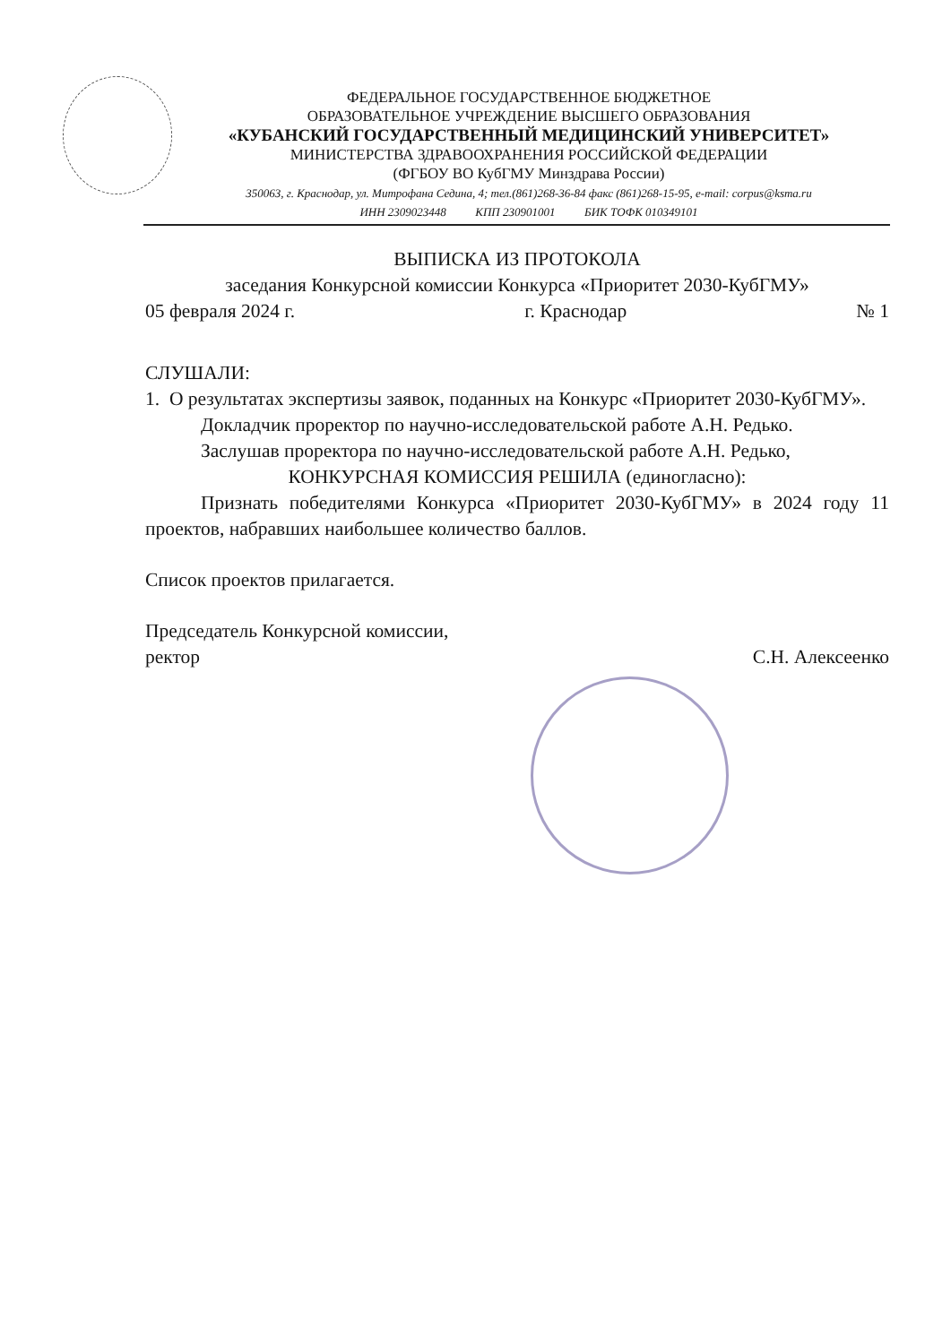ФЕДЕРАЛЬНОЕ ГОСУДАРСТВЕННОЕ БЮДЖЕТНОЕ
ОБРАЗОВАТЕЛЬНОЕ УЧРЕЖДЕНИЕ ВЫСШЕГО ОБРАЗОВАНИЯ
«КУБАНСКИЙ ГОСУДАРСТВЕННЫЙ МЕДИЦИНСКИЙ УНИВЕРСИТЕТ»
МИНИСТЕРСТВА ЗДРАВООХРАНЕНИЯ РОССИЙСКОЙ ФЕДЕРАЦИИ
(ФГБОУ ВО КубГМУ Минздрава России)
350063, г. Краснодар, ул. Митрофана Седина, 4; тел.(861)268-36-84 факс (861)268-15-95, e-mail: corpus@ksma.ru
ИНН 2309023448 КПП 230901001 БИК ТОФК 010349101
ВЫПИСКА ИЗ ПРОТОКОЛА
заседания Конкурсной комиссии Конкурса «Приоритет 2030-КубГМУ»
05 февраля 2024 г. г. Краснодар № 1
СЛУШАЛИ:
1. О результатах экспертизы заявок, поданных на Конкурс «Приоритет 2030-КубГМУ».
Докладчик проректор по научно-исследовательской работе А.Н. Редько.
Заслушав проректора по научно-исследовательской работе А.Н. Редько,
КОНКУРСНАЯ КОМИССИЯ РЕШИЛА (единогласно):
Признать победителями Конкурса «Приоритет 2030-КубГМУ» в 2024 году 11 проектов, набравших наибольшее количество баллов.
Список проектов прилагается.
Председатель Конкурсной комиссии,
ректор С.Н. Алексеенко